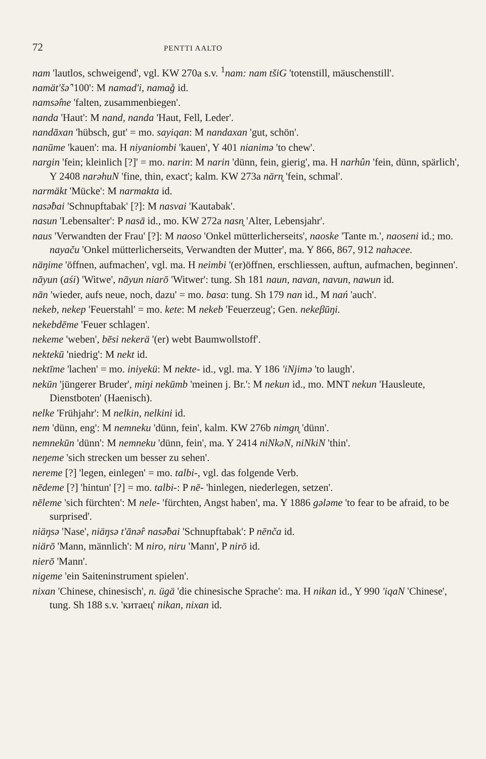72 PENTTI AALTO
nam 'lautlos, schweigend', vgl. KW 270a s.v. <sup>1</sup>nam: nam tšiG 'totenstill, mäuschenstill'.
namät'šə̂ '100': M namad'i, namag̊ id.
namsə̂me 'falten, zusammenbiegen'.
nanda 'Haut': M nand, nanda 'Haut, Fell, Leder'.
nandāxan 'hübsch, gut' = mo. sayiqan: M nandaxan 'gut, schön'.
nanūme 'kauen': ma. H niyaniombi 'kauen', Y 401 nianimə 'to chew'.
nargin 'fein; kleinlich [?]' = mo. narin: M narin 'dünn, fein, gierig', ma. H narhûn 'fein, dünn, spärlich', Y 2408 narəhuN 'fine, thin, exact'; kalm. KW 273a närn̥ 'fein, schmal'.
narmäkt 'Mücke': M narmakta id.
nasə̂bai 'Schnupftabak' [?]: M nasvai 'Kautabak'.
nasun 'Lebensalter': P nasā id., mo. KW 272a nasn̥ 'Alter, Lebensjahr'.
naus 'Verwandten der Frau' [?]: M naoso 'Onkel mütterlicherseits', naoske 'Tante m.', naoseni id.; mo. nayaču 'Onkel mütterlicherseits, Verwandten der Mutter', ma. Y 866, 867, 912 nahəcee.
näŋime 'öffnen, aufmachen', vgl. ma. H neimbi '(er)öffnen, erschliessen, auftun, aufmachen, beginnen'.
nāyun (aśi) 'Witwe', nāyun niarō 'Witwer': tung. Sh 181 naun, navan, navun, nawun id.
nān 'wieder, aufs neue, noch, dazu' = mo. basa: tung. Sh 179 nan id., M nań 'auch'.
nekeb, nekep 'Feuerstahl' = mo. kete: M nekeb 'Feuerzeug'; Gen. nekeβūŋi.
nekebdēme 'Feuer schlagen'.
nekeme 'weben', bēsi nekerä '(er) webt Baumwollstoff'.
nektekū 'niedrig': M nekt id.
nektīme 'lachen' = mo. iniyekü: M nekte- id., vgl. ma. Y 186 'iNjimə 'to laugh'.
nekūn 'jüngerer Bruder', miŋi nekūmb 'meinen j. Br.': M nekun id., mo. MNT nekun 'Hausleute, Dienstboten' (Haenisch).
nelke 'Frühjahr': M nelkin, nelkini id.
nem 'dünn, eng': M nemneku 'dünn, fein', kalm. KW 276b nimgn̥ 'dünn'.
nemnekūn 'dünn': M nemneku 'dünn, fein', ma. Y 2414 niNkəN, niNkiN 'thin'.
neŋeme 'sich strecken um besser zu sehen'.
nereme [?] 'legen, einlegen' = mo. talbi-, vgl. das folgende Verb.
nēdeme [?] 'hintun' [?] = mo. talbi-: P nē- 'hinlegen, niederlegen, setzen'.
nēleme 'sich fürchten': M nele- 'fürchten, Angst haben', ma. Y 1886 gələme 'to fear to be afraid, to be surprised'.
niäŋsə 'Nase', niäŋsə t'ānə̂r nasə̂bai 'Schnupftabak': P nēnča id.
niärō 'Mann, männlich': M niro, niru 'Mann', P nirō id.
nierō 'Mann'.
nigeme 'ein Saiteninstrument spielen'.
nixan 'Chinese, chinesisch', n. ügä 'die chinesische Sprache': ma. H nikan id., Y 990 'iqaN 'Chinese', tung. Sh 188 s.v. 'китаец' nikan, nixan id.